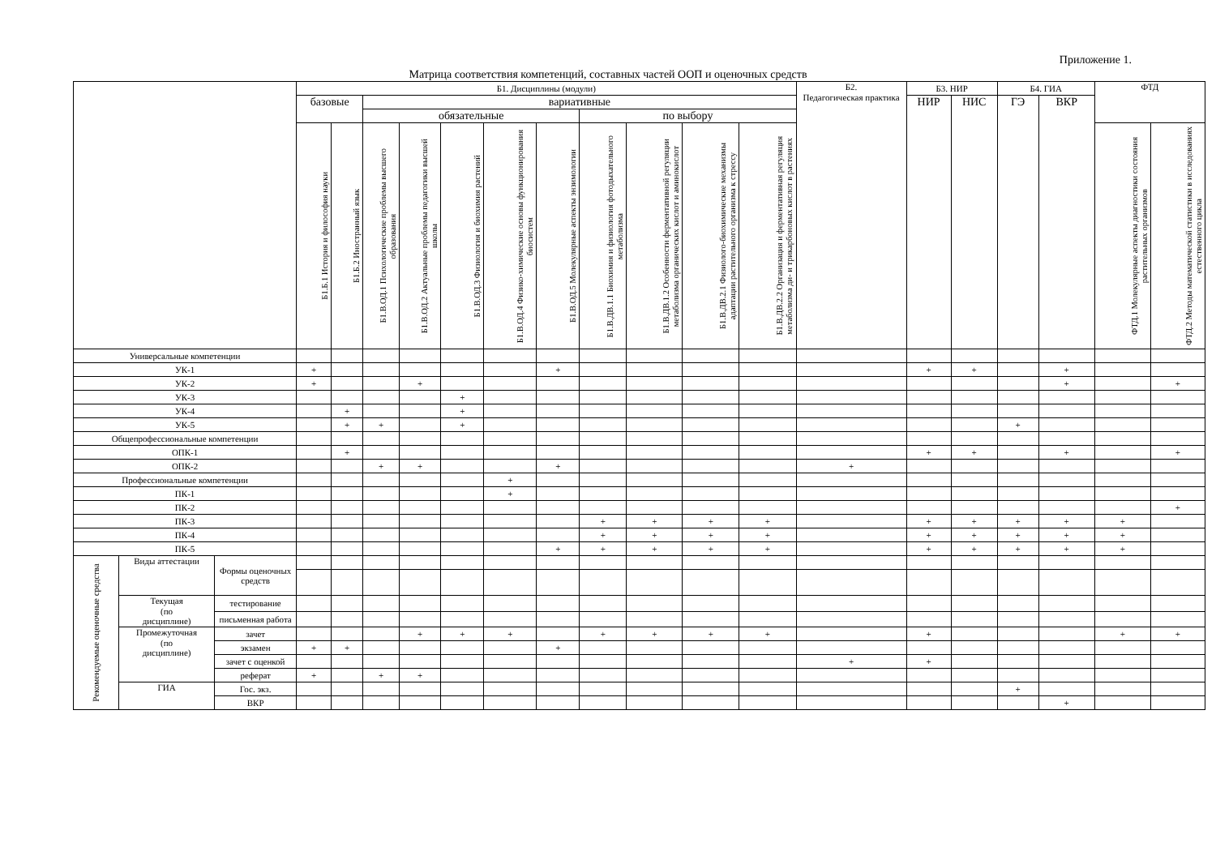Приложение 1.
Матрица соответствия компетенций, составных частей ООП и оценочных средств
| | | | Б1. Дисциплины (модули) | | | | | | | | | | | Б2. Педагогическая практика | Б3. НИР | | Б4. ГИА | | ФТД | |
| --- | --- | --- | --- | --- | --- | --- | --- | --- | --- | --- | --- | --- | --- | --- | --- | --- | --- | --- | --- | --- |
| | | | базовые | | вариативные | | | | | | | | | | НИР | НИС | ГЭ | ВКР | | |
| | | | | | обязательные | | | | | по выбору | | | | | | | | | | |
| | | | Б1.Б.1 История и философия науки | Б1.Б.2 Иностранный язык | Б1.В.ОД.1 Психологические проблемы высшего образования | Б1.В.ОД.2 Актуальные проблемы педагогики высшей школы | Б1.В.ОД.3 Физиология и биохимия растений | Б1.В.ОД.4 Физико-химические основы функционирования биосистем | Б1.В.ОД.5 Молекулярные аспекты энзимологии | Б1.В.ДВ.1.1 Биохимия и физиология фотодыхательного метаболизма | Б1.В.ДВ.1.2 Особенности ферментативной регуляции метаболизма органических кислот и аминокислот | Б1.В.ДВ.2.1 Физиолого-биохимические механизмы адаптации растительного организма к стрессу | Б1.В.ДВ.2.2 Организация и ферментативная регуляция метаболизма ди- и трикарбоновых кислот в растениях | | | | | | ФТД.1 Молекулярные аспекты диагностики состояния растительных организмов | ФТД.2 Методы математической статистики в исследованиях естественного цикла |
| Универсальные компетенции | | | | | | | | | | | | | | | | | | | | |
| УК-1 | | | + | | | | | | + | | | | | | + | + | | + | | |
| УК-2 | | | + | | | + | | | | | | | | | | | | + | | + |
| УК-3 | | | | | | | + | | | | | | | | | | | | | |
| УК-4 | | | | + | | | + | | | | | | | | | | | | | |
| УК-5 | | | | + | + | | + | | | | | | | | | | + | | | |
| Общепрофессиональные компетенции | | | | | | | | | | | | | | | | | | | | |
| ОПК-1 | | | | + | | | | | | | | | | | + | + | | + | | + |
| ОПК-2 | | | | | + | + | | | + | | | | | + | | | | | | |
| Профессиональные компетенции | | | | | | | | + | | | | | | | | | | | | |
| ПК-1 | | | | | | | | + | | | | | | | | | | | | |
| ПК-2 | | | | | | | | | | | | | | | | | | | | + |
| ПК-3 | | | | | | | | | | + | + | + | + | | + | + | + | + | + | |
| ПК-4 | | | | | | | | | | + | + | + | + | | + | + | + | + | + | |
| ПК-5 | | | | | | | | | + | + | + | + | + | | + | + | + | + | + | |
| Рекомендуемые оценочные средства | Виды аттестации | Формы оценочных средств | | | | | | | | | | | | | | | | | | |
| | Текущая (по дисциплине) | тестирование | | | | | | | | | | | | | | | | | | |
| | | письменная работа | | | | | | | | | | | | | | | | | | |
| | Промежуточная (по дисциплине) | зачет | | | | + | + | + | | + | + | + | + | | + | | | | + | + |
| | | экзамен | + | + | | | | | + | | | | | | | | | | | |
| | | зачет с оценкой | | | | | | | | | | | | + | + | | | | | |
| | | реферат | + | | + | + | | | | | | | | | | | | | | |
| | ГИА | Гос. экз. | | | | | | | | | | | | | | | + | | | |
| | | ВКР | | | | | | | | | | | | | | | | + | | |